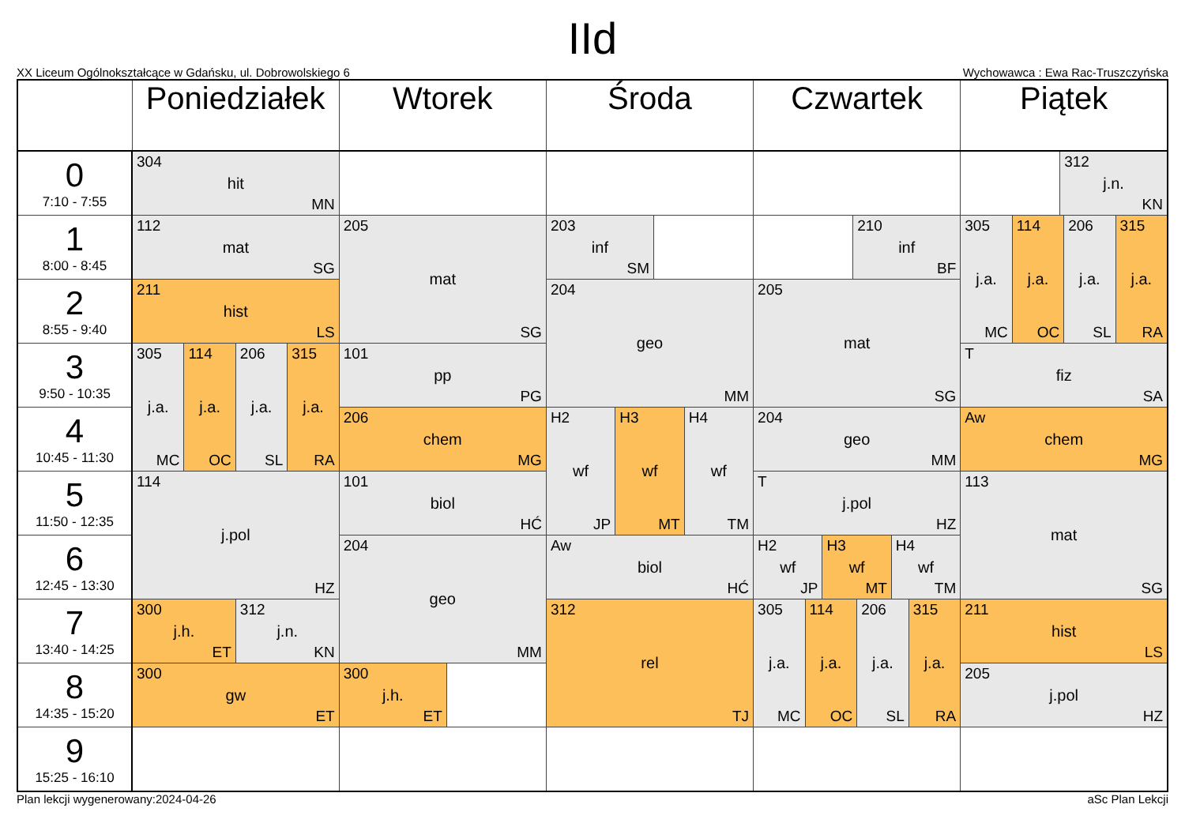IId
XX Liceum Ogólnokształcące w Gdańsku, ul. Dobrowolskiego 6 Wychowawca : Ewa Rac-Truszczyńska
| | Poniedziałek | Wtorek | Środa | Czwartek | Piątek |
| --- | --- | --- | --- | --- | --- |
| 0 7:10 - 7:55 | 304 hit MN | | | | 312 j.n. KN |
| 1 8:00 - 8:45 | 112 mat SG | 205 mat SG | 203 inf SM | 210 inf BF | 305 j.a. MC 114 j.a. OC 206 j.a. SL 315 j.a. RA |
| 2 8:55 - 9:40 | 211 hist LS | | 204 geo MM | 205 mat SG | |
| 3 9:50 - 10:35 | 305 j.a. MC 114 j.a. OC 206 j.a. SL 315 j.a. RA | 101 pp PG | | | T fiz SA |
| 4 10:45 - 11:30 | | 206 chem MG | H2 wf JP H3 wf MT H4 wf TM | 204 geo MM | Aw chem MG |
| 5 11:50 - 12:35 | 114 j.pol HZ | 101 biol HĆ | | T j.pol HZ | 113 mat SG |
| 6 12:45 - 13:30 | | 204 geo MM | Aw biol HĆ | H2 wf JP H3 wf MT H4 wf TM | |
| 7 13:40 - 14:25 | 300 j.h. ET 312 j.n. KN | | 312 rel TJ | 305 j.a. MC 114 j.a. OC 206 j.a. SL 315 j.a. RA | 211 hist LS |
| 8 14:35 - 15:20 | 300 gw ET | 300 j.h. ET | | | 205 j.pol HZ |
| 9 15:25 - 16:10 | | | | | |
Plan lekcji wygenerowany:2024-04-26 aSc Plan Lekcji